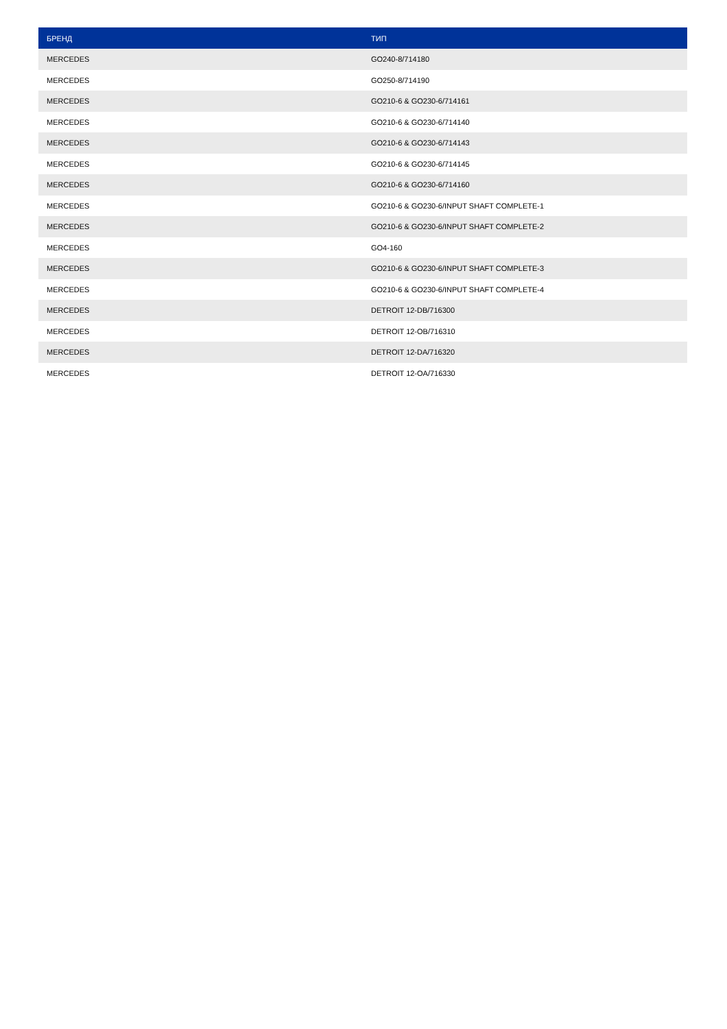| БРЕНД | ТИП |
| --- | --- |
| MERCEDES | GO240-8/714180 |
| MERCEDES | GO250-8/714190 |
| MERCEDES | GO210-6 & GO230-6/714161 |
| MERCEDES | GO210-6 & GO230-6/714140 |
| MERCEDES | GO210-6 & GO230-6/714143 |
| MERCEDES | GO210-6 & GO230-6/714145 |
| MERCEDES | GO210-6 & GO230-6/714160 |
| MERCEDES | GO210-6 & GO230-6/INPUT SHAFT COMPLETE-1 |
| MERCEDES | GO210-6 & GO230-6/INPUT SHAFT COMPLETE-2 |
| MERCEDES | GO4-160 |
| MERCEDES | GO210-6 & GO230-6/INPUT SHAFT COMPLETE-3 |
| MERCEDES | GO210-6 & GO230-6/INPUT SHAFT COMPLETE-4 |
| MERCEDES | DETROIT 12-DB/716300 |
| MERCEDES | DETROIT 12-OB/716310 |
| MERCEDES | DETROIT 12-DA/716320 |
| MERCEDES | DETROIT 12-OA/716330 |